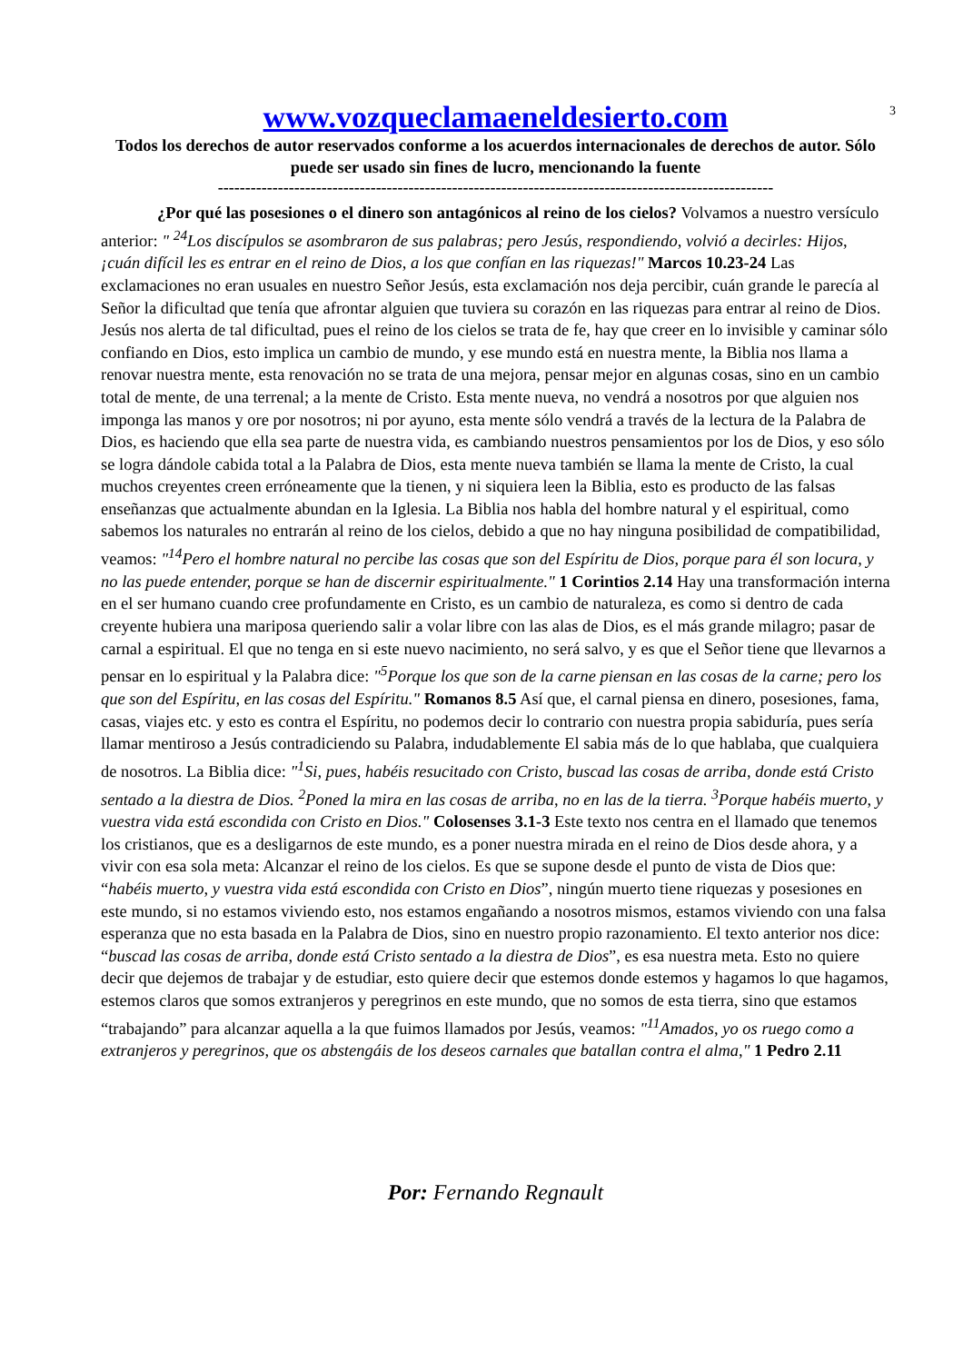3
www.vozqueclamaeneldesierto.com
Todos los derechos de autor reservados conforme a los acuerdos internacionales de derechos de autor. Sólo puede ser usado sin fines de lucro, mencionando la fuente
------------------------------------------------------------------------------------------------------
¿Por qué las posesiones o el dinero son antagónicos al reino de los cielos? Volvamos a nuestro versículo anterior: " <sup>24</sup>Los discípulos se asombraron de sus palabras; pero Jesús, respondiendo, volvió a decirles: Hijos, ¡cuán difícil les es entrar en el reino de Dios, a los que confían en las riquezas!" Marcos 10.23-24 Las exclamaciones no eran usuales en nuestro Señor Jesús, esta exclamación nos deja percibir, cuán grande le parecía al Señor la dificultad que tenía que afrontar alguien que tuviera su corazón en las riquezas para entrar al reino de Dios. Jesús nos alerta de tal dificultad, pues el reino de los cielos se trata de fe, hay que creer en lo invisible y caminar sólo confiando en Dios, esto implica un cambio de mundo, y ese mundo está en nuestra mente, la Biblia nos llama a renovar nuestra mente, esta renovación no se trata de una mejora, pensar mejor en algunas cosas, sino en un cambio total de mente, de una terrenal; a la mente de Cristo. Esta mente nueva, no vendrá a nosotros por que alguien nos imponga las manos y ore por nosotros; ni por ayuno, esta mente sólo vendrá a través de la lectura de la Palabra de Dios, es haciendo que ella sea parte de nuestra vida, es cambiando nuestros pensamientos por los de Dios, y eso sólo se logra dándole cabida total a la Palabra de Dios, esta mente nueva también se llama la mente de Cristo, la cual muchos creyentes creen erróneamente que la tienen, y ni siquiera leen la Biblia, esto es producto de las falsas enseñanzas que actualmente abundan en la Iglesia. La Biblia nos habla del hombre natural y el espiritual, como sabemos los naturales no entrarán al reino de los cielos, debido a que no hay ninguna posibilidad de compatibilidad, veamos: "<sup>14</sup>Pero el hombre natural no percibe las cosas que son del Espíritu de Dios, porque para él son locura, y no las puede entender, porque se han de discernir espiritualmente." 1 Corintios 2.14 Hay una transformación interna en el ser humano cuando cree profundamente en Cristo, es un cambio de naturaleza, es como si dentro de cada creyente hubiera una mariposa queriendo salir a volar libre con las alas de Dios, es el más grande milagro; pasar de carnal a espiritual. El que no tenga en si este nuevo nacimiento, no será salvo, y es que el Señor tiene que llevarnos a pensar en lo espiritual y la Palabra dice: "<sup>5</sup>Porque los que son de la carne piensan en las cosas de la carne; pero los que son del Espíritu, en las cosas del Espíritu." Romanos 8.5 Así que, el carnal piensa en dinero, posesiones, fama, casas, viajes etc. y esto es contra el Espíritu, no podemos decir lo contrario con nuestra propia sabiduría, pues sería llamar mentiroso a Jesús contradiciendo su Palabra, indudablemente El sabia más de lo que hablaba, que cualquiera de nosotros. La Biblia dice: "<sup>1</sup>Si, pues, habéis resucitado con Cristo, buscad las cosas de arriba, donde está Cristo sentado a la diestra de Dios. <sup>2</sup>Poned la mira en las cosas de arriba, no en las de la tierra. <sup>3</sup>Porque habéis muerto, y vuestra vida está escondida con Cristo en Dios." Colosenses 3.1-3 Este texto nos centra en el llamado que tenemos los cristianos, que es a desligarnos de este mundo, es a poner nuestra mirada en el reino de Dios desde ahora, y a vivir con esa sola meta: Alcanzar el reino de los cielos. Es que se supone desde el punto de vista de Dios que: “habéis muerto, y vuestra vida está escondida con Cristo en Dios”, ningún muerto tiene riquezas y posesiones en este mundo, si no estamos viviendo esto, nos estamos engañando a nosotros mismos, estamos viviendo con una falsa esperanza que no esta basada en la Palabra de Dios, sino en nuestro propio razonamiento. El texto anterior nos dice: “buscad las cosas de arriba, donde está Cristo sentado a la diestra de Dios”, es esa nuestra meta. Esto no quiere decir que dejemos de trabajar y de estudiar, esto quiere decir que estemos donde estemos y hagamos lo que hagamos, estemos claros que somos extranjeros y peregrinos en este mundo, que no somos de esta tierra, sino que estamos “trabajando” para alcanzar aquella a la que fuimos llamados por Jesús, veamos: "<sup>11</sup>Amados, yo os ruego como a extranjeros y peregrinos, que os abstengáis de los deseos carnales que batallan contra el alma," 1 Pedro 2.11
Por: Fernando Regnault